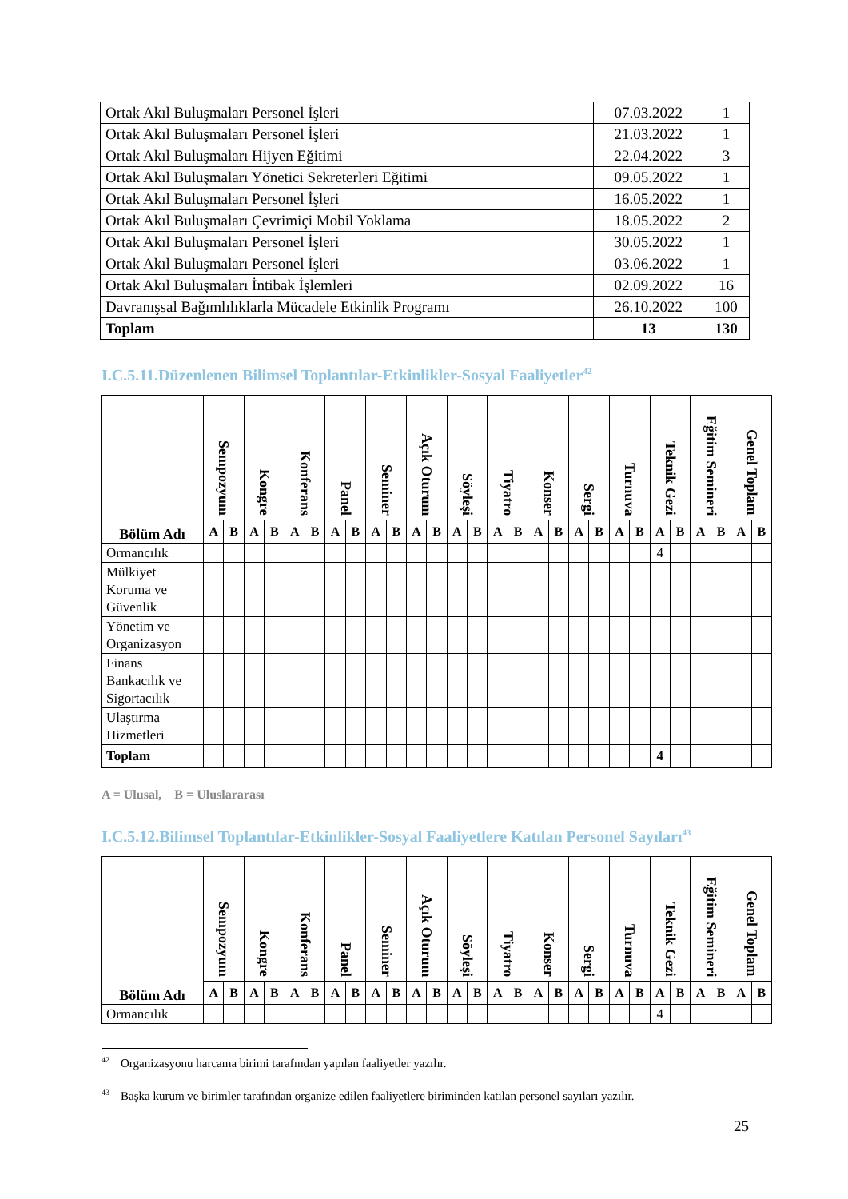| Ortak Akıl Buluşmaları Personel İşleri | 07.03.2022 | 1 |
| Ortak Akıl Buluşmaları Personel İşleri | 21.03.2022 | 1 |
| Ortak Akıl Buluşmaları Hijyen Eğitimi | 22.04.2022 | 3 |
| Ortak Akıl Buluşmaları Yönetici Sekreterleri Eğitimi | 09.05.2022 | 1 |
| Ortak Akıl Buluşmaları Personel İşleri | 16.05.2022 | 1 |
| Ortak Akıl Buluşmaları Çevrimiçi Mobil Yoklama | 18.05.2022 | 2 |
| Ortak Akıl Buluşmaları Personel İşleri | 30.05.2022 | 1 |
| Ortak Akıl Buluşmaları Personel İşleri | 03.06.2022 | 1 |
| Ortak Akıl Buluşmaları İntibak İşlemleri | 02.09.2022 | 16 |
| Davranışsal Bağımlılıklarla Mücadele Etkinlik Programı | 26.10.2022 | 100 |
| Toplam | 13 | 130 |
I.C.5.11.Düzenlenen Bilimsel Toplantılar-Etkinlikler-Sosyal Faaliyetler<sup>42</sup>
| Bölüm Adı | Sempozyum | | Kongre | | Konferans | | Panel | | Seminer | | Açık Oturum | | Söyleşi | | Tiyatro | | Konser | | Sergi | | Turnuva | | Teknik Gezi | | Eğitim Semineri | | Genel Toplam | |
| --- | --- | --- | --- | --- | --- | --- | --- | --- | --- | --- | --- | --- | --- | --- | --- | --- | --- | --- | --- | --- | --- | --- | --- | --- | --- | --- | --- | --- |
| | A | B | A | B | A | B | A | B | A | B | A | B | A | B | A | B | A | B | A | B | A | B | A | B | A | B | A | B |
| Ormancılık | | | | | | | | | | | | | | | | | | | | | | | 4 | | | | | |
| Mülkiyet Koruma ve Güvenlik | | | | | | | | | | | | | | | | | | | | | | | | | | | | |
| Yönetim ve Organizasyon | | | | | | | | | | | | | | | | | | | | | | | | | | | | |
| Finans Bankacılık ve Sigortacılık | | | | | | | | | | | | | | | | | | | | | | | | | | | | |
| Ulaştırma Hizmetleri | | | | | | | | | | | | | | | | | | | | | | | | | | | | |
| Toplam | | | | | | | | | | | | | | | | | | | | | | | 4 | | | | | |
A = Ulusal, B = Uluslararası
I.C.5.12.Bilimsel Toplantılar-Etkinlikler-Sosyal Faaliyetlere Katılan Personel Sayıları<sup>43</sup>
| Bölüm Adı | Sempozyum | | Kongre | | Konferans | | Panel | | Seminer | | Açık Oturum | | Söyleşi | | Tiyatro | | Konser | | Sergi | | Turnuva | | Teknik Gezi | | Eğitim Semineri | | Genel Toplam | |
| --- | --- | --- | --- | --- | --- | --- | --- | --- | --- | --- | --- | --- | --- | --- | --- | --- | --- | --- | --- | --- | --- | --- | --- | --- | --- | --- | --- | --- |
| | A | B | A | B | A | B | A | B | A | B | A | B | A | B | A | B | A | B | A | B | A | B | A | B | A | B | A | B |
| Ormancılık | | | | | | | | | | | | | | | | | | | | | | | 4 | | | | | |
<sup>42</sup> Organizasyonu harcama birimi tarafından yapılan faaliyetler yazılır.
<sup>43</sup> Başka kurum ve birimler tarafından organize edilen faaliyetlere biriminden katılan personel sayıları yazılır.
25